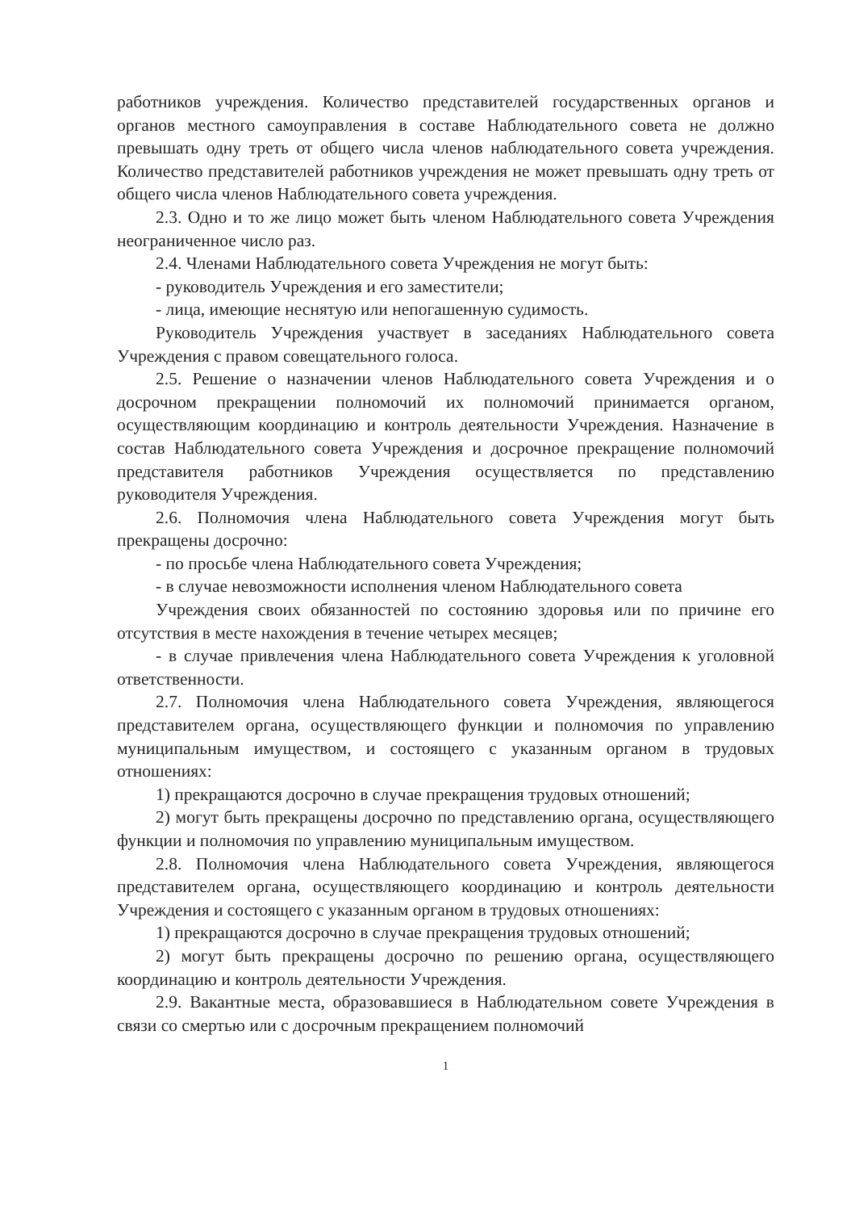работников учреждения. Количество представителей государственных органов и органов местного самоуправления в составе Наблюдательного совета не должно превышать одну треть от общего числа членов наблюдательного совета учреждения. Количество представителей работников учреждения не может превышать одну треть от общего числа членов Наблюдательного совета учреждения.
2.3. Одно и то же лицо может быть членом Наблюдательного совета Учреждения неограниченное число раз.
2.4. Членами Наблюдательного совета Учреждения не могут быть:
- руководитель Учреждения и его заместители;
- лица, имеющие неснятую или непогашенную судимость.
Руководитель Учреждения участвует в заседаниях Наблюдательного совета Учреждения с правом совещательного голоса.
2.5. Решение о назначении членов Наблюдательного совета Учреждения и о досрочном прекращении полномочий их полномочий принимается органом, осуществляющим координацию и контроль деятельности Учреждения. Назначение в состав Наблюдательного совета Учреждения и досрочное прекращение полномочий представителя работников Учреждения осуществляется по представлению руководителя Учреждения.
2.6. Полномочия члена Наблюдательного совета Учреждения могут быть прекращены досрочно:
- по просьбе члена Наблюдательного совета Учреждения;
- в случае невозможности исполнения членом Наблюдательного совета
Учреждения своих обязанностей по состоянию здоровья или по причине его отсутствия в месте нахождения в течение четырех месяцев;
- в случае привлечения члена Наблюдательного совета Учреждения к уголовной ответственности.
2.7. Полномочия члена Наблюдательного совета Учреждения, являющегося представителем органа, осуществляющего функции и полномочия по управлению муниципальным имуществом, и состоящего с указанным органом в трудовых отношениях:
1) прекращаются досрочно в случае прекращения трудовых отношений;
2) могут быть прекращены досрочно по представлению органа, осуществляющего функции и полномочия по управлению муниципальным имуществом.
2.8. Полномочия члена Наблюдательного совета Учреждения, являющегося представителем органа, осуществляющего координацию и контроль деятельности Учреждения и состоящего с указанным органом в трудовых отношениях:
1) прекращаются досрочно в случае прекращения трудовых отношений;
2) могут быть прекращены досрочно по решению органа, осуществляющего координацию и контроль деятельности Учреждения.
2.9. Вакантные места, образовавшиеся в Наблюдательном совете Учреждения в связи со смертью или с досрочным прекращением полномочий
1